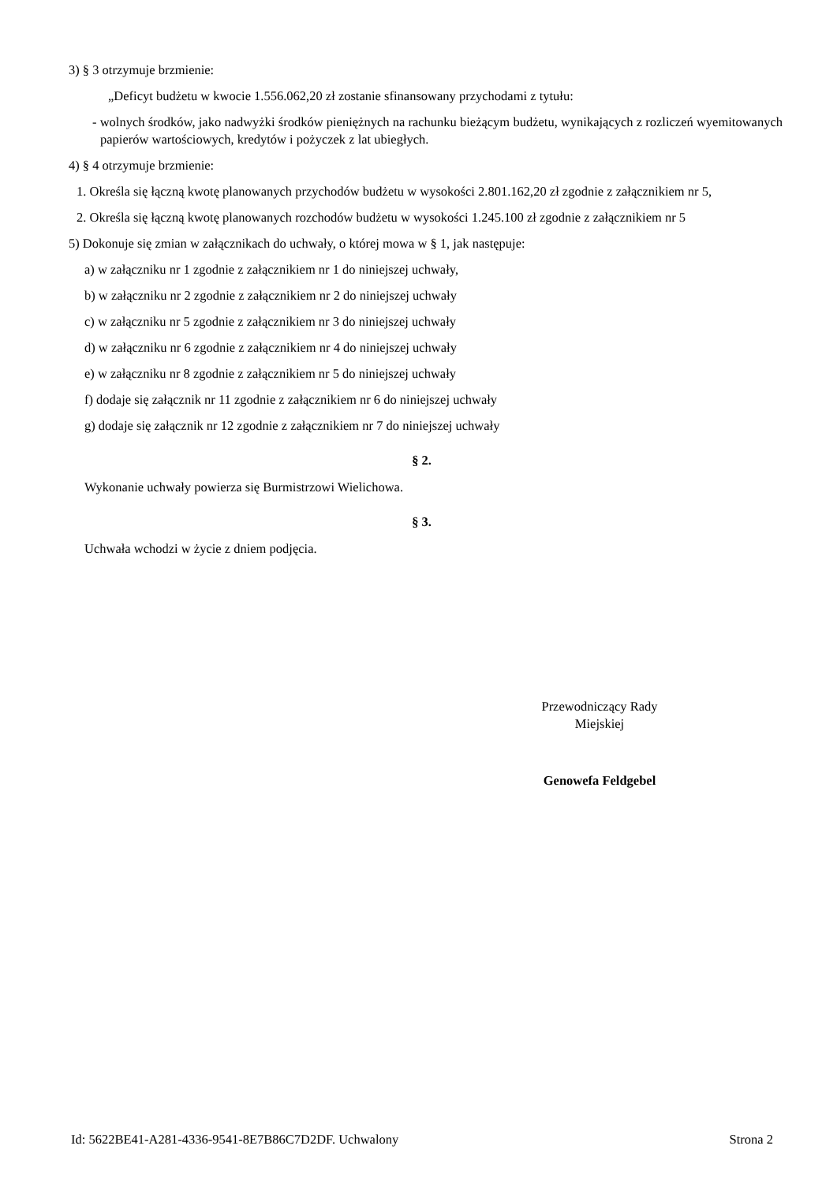3) § 3 otrzymuje brzmienie:
„Deficyt budżetu w kwocie 1.556.062,20 zł zostanie sfinansowany przychodami z tytułu:
- wolnych środków, jako nadwyżki środków pieniężnych na rachunku bieżącym budżetu, wynikających z rozliczeń wyemitowanych papierów wartościowych, kredytów i pożyczek z lat ubiegłych.
4) § 4 otrzymuje brzmienie:
1. Określa się łączną kwotę planowanych przychodów budżetu w wysokości 2.801.162,20 zł zgodnie z załącznikiem nr 5,
2. Określa się łączną kwotę planowanych rozchodów budżetu w wysokości 1.245.100 zł zgodnie z załącznikiem nr 5
5) Dokonuje się zmian w załącznikach do uchwały, o której mowa w § 1, jak następuje:
a) w załączniku nr 1 zgodnie z załącznikiem nr 1 do niniejszej uchwały,
b) w załączniku nr 2 zgodnie z załącznikiem nr 2 do niniejszej uchwały
c) w załączniku nr 5 zgodnie z załącznikiem nr 3 do niniejszej uchwały
d) w załączniku nr 6 zgodnie z załącznikiem nr 4 do niniejszej uchwały
e) w załączniku nr 8 zgodnie z załącznikiem nr 5 do niniejszej uchwały
f) dodaje się załącznik nr 11 zgodnie z załącznikiem nr 6 do niniejszej uchwały
g) dodaje się załącznik nr 12 zgodnie z załącznikiem nr 7 do niniejszej uchwały
§ 2.
Wykonanie uchwały powierza się Burmistrzowi Wielichowa.
§ 3.
Uchwała wchodzi w życie z dniem podjęcia.
Przewodniczący Rady
Miejskiej
Genowefa Feldgebel
Id: 5622BE41-A281-4336-9541-8E7B86C7D2DF. Uchwalony Strona 2